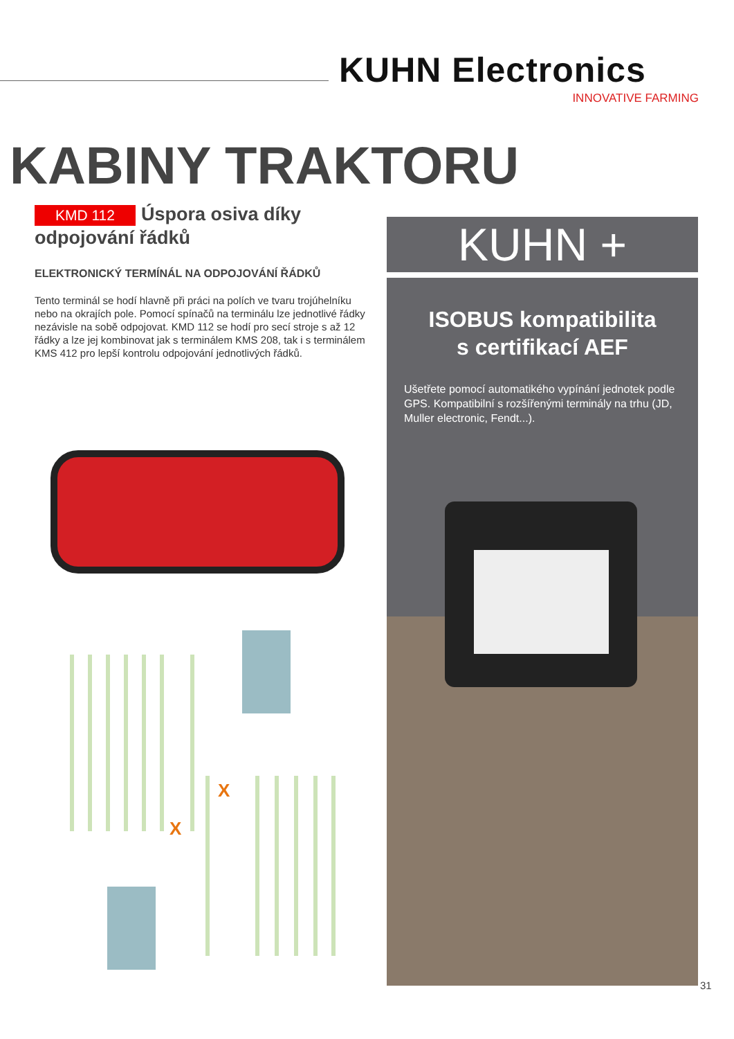KUHN Electronics
INNOVATIVE FARMING
KABINY TRAKTORU
KMD 112
Úspora osiva díky odpojování řádků
ELEKTRONICKÝ TERMÍNÁL NA ODPOJOVÁNÍ ŘÁDKŮ
Tento terminál se hodí hlavně při práci na polích ve tvaru trojúhelníku nebo na okrajích pole. Pomocí spínačů na terminálu lze jednotlivé řádky nezávisle na sobě odpojovat. KMD 112 se hodí pro secí stroje s až 12 řádky a lze jej kombinovat jak s terminálem KMS 208, tak i s terminálem KMS 412 pro lepší kontrolu odpojování jednotlivých řádků.
X
X
KUHN +
ISOBUS kompatibilita
s certifikací AEF
Ušetřete pomocí automatikého vypínání jednotek podle GPS. Kompatibilní s rozšířenými terminály na trhu (JD, Muller electronic, Fendt...).
31